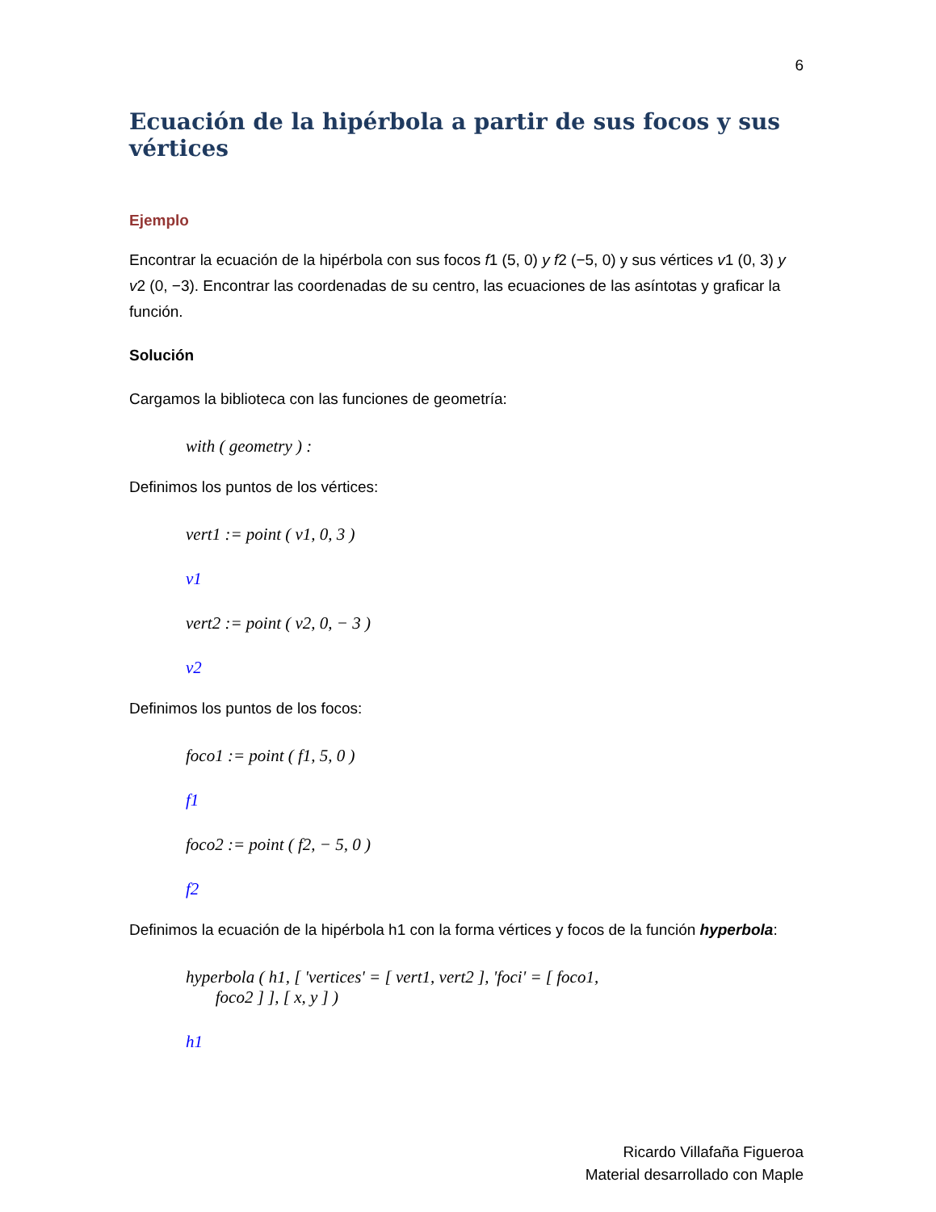6
Ecuación de la hipérbola a partir de sus focos y sus vértices
Ejemplo
Encontrar la ecuación de la hipérbola con sus focos f1 (5, 0) y f2 (−5, 0) y sus vértices v1 (0, 3) y v2 (0, −3). Encontrar las coordenadas de su centro, las ecuaciones de las asíntotas y graficar la función.
Solución
Cargamos la biblioteca con las funciones de geometría:
with ( geometry ) :
Definimos los puntos de los vértices:
vert1 := point ( v1, 0, 3 )
v1
vert2 := point ( v2, 0, − 3 )
v2
Definimos los puntos de los focos:
foco1 := point ( f1, 5, 0 )
f1
foco2 := point ( f2, − 5, 0 )
f2
Definimos la ecuación de la hipérbola h1 con la forma vértices y focos de la función hyperbola:
hyperbola ( h1, [ 'vertices' = [ vert1, vert2 ], 'foci' = [ foco1,
foco2 ] ], [ x, y ] )
h1
Ricardo Villafaña Figueroa
Material desarrollado con Maple